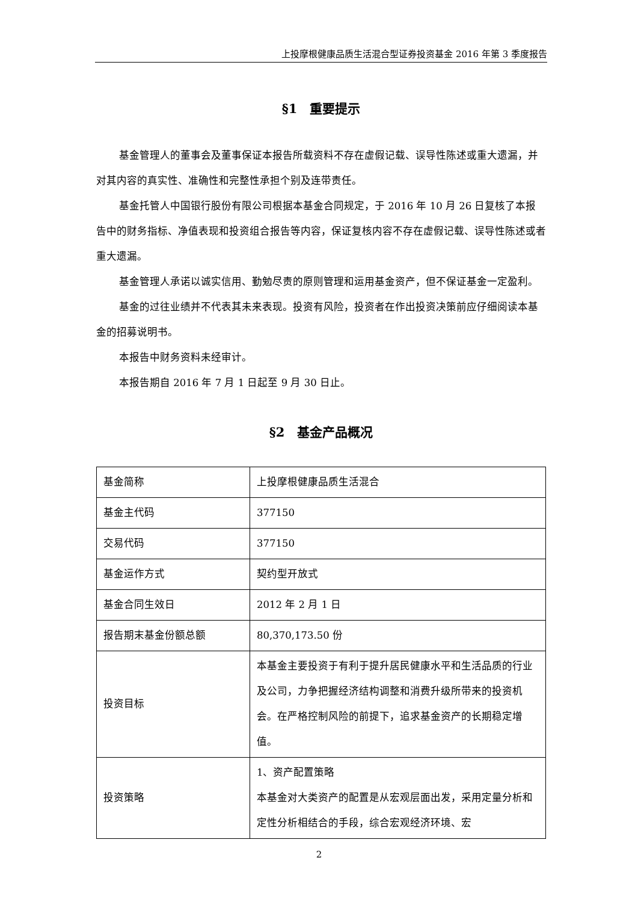上投摩根健康品质生活混合型证券投资基金 2016 年第 3 季度报告
§1　重要提示
基金管理人的董事会及董事保证本报告所载资料不存在虚假记载、误导性陈述或重大遗漏，并对其内容的真实性、准确性和完整性承担个别及连带责任。
基金托管人中国银行股份有限公司根据本基金合同规定，于 2016 年 10 月 26 日复核了本报告中的财务指标、净值表现和投资组合报告等内容，保证复核内容不存在虚假记载、误导性陈述或者重大遗漏。
基金管理人承诺以诚实信用、勤勉尽责的原则管理和运用基金资产，但不保证基金一定盈利。
基金的过往业绩并不代表其未来表现。投资有风险，投资者在作出投资决策前应仔细阅读本基金的招募说明书。
本报告中财务资料未经审计。
本报告期自 2016 年 7 月 1 日起至 9 月 30 日止。
§2　基金产品概况
| 基金简称 | 上投摩根健康品质生活混合 |
| 基金主代码 | 377150 |
| 交易代码 | 377150 |
| 基金运作方式 | 契约型开放式 |
| 基金合同生效日 | 2012 年 2 月 1 日 |
| 报告期末基金份额总额 | 80,370,173.50 份 |
| 投资目标 | 本基金主要投资于有利于提升居民健康水平和生活品质的行业及公司，力争把握经济结构调整和消费升级所带来的投资机会。在严格控制风险的前提下，追求基金资产的长期稳定增值。 |
| 投资策略 | 1、资产配置策略 本基金对大类资产的配置是从宏观层面出发，采用定量分析和定性分析相结合的手段，综合宏观经济环境、宏 |
2